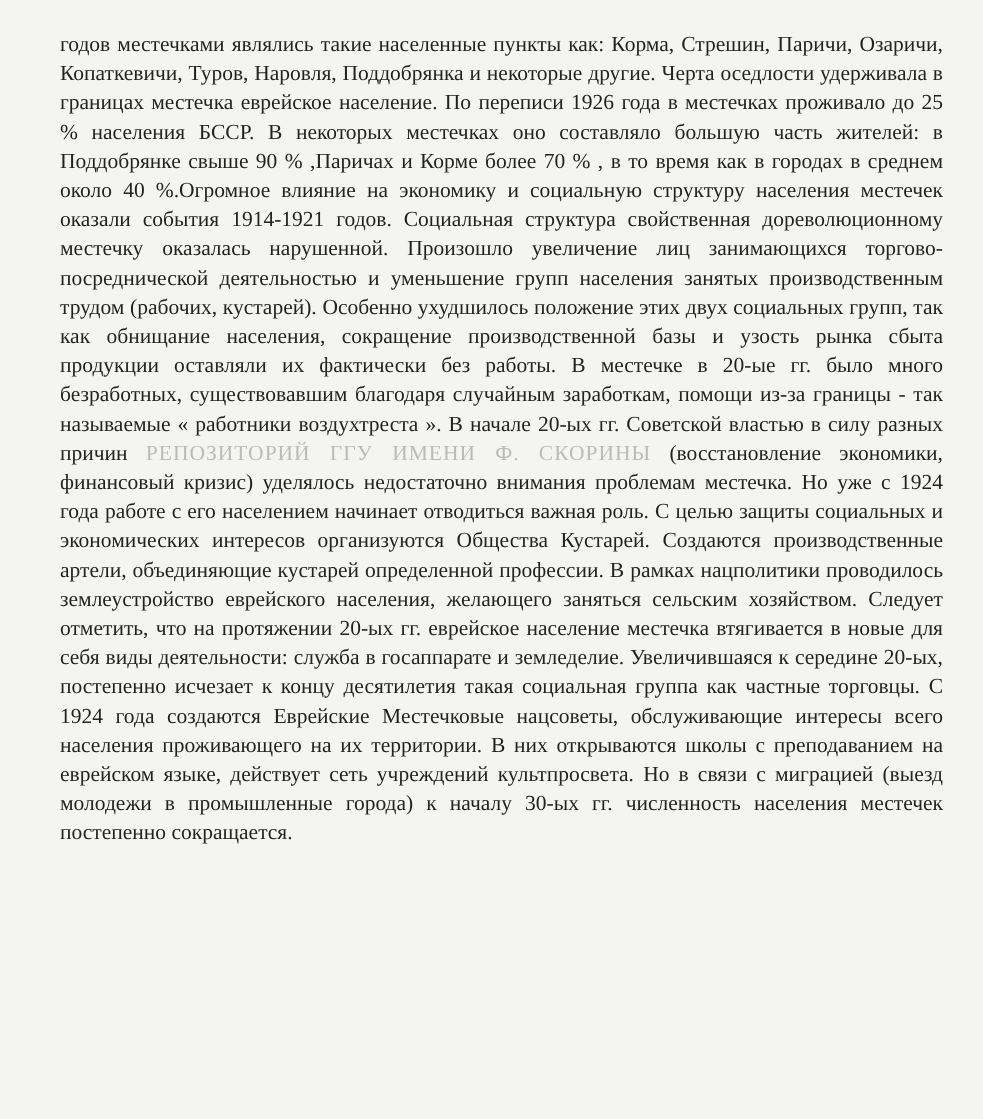годов местечками являлись такие населенные пункты как: Корма, Стрешин, Паричи, Озаричи, Копаткевичи, Туров, Наровля, Поддобрянка и некоторые другие. Черта оседлости удерживала в границах местечка еврейское население. По переписи 1926 года в местечках проживало до 25 % населения БССР. В некоторых местечках оно составляло большую часть жителей: в Поддобрянке свыше 90 % ,Паричах и Корме более 70 % , в то время как в городах в среднем около 40 %.Огромное влияние на экономику и социальную структуру населения местечек оказали события 1914-1921 годов. Социальная структура свойственная дореволюционному местечку оказалась нарушенной. Произошло увеличение лиц занимающихся торгово-посреднической деятельностью и уменьшение групп населения занятых производственным трудом (рабочих, кустарей). Особенно ухудшилось положение этих двух социальных групп, так как обнищание населения, сокращение производственной базы и узость рынка сбыта продукции оставляли их фактически без работы. В местечке в 20-ые гг. было много безработных, существовавшим благодаря случайным заработкам, помощи из-за границы - так называемые « работники воздухтреста ». В начале 20-ых гг. Советской властью в силу разных причин РЕПОЗИТОРИЙ ГГУ ИМЕНИ Ф. СКОРИНЫ (восстановление экономики, финансовый кризис) уделялось недостаточно внимания проблемам местечка. Но уже с 1924 года работе с его населением начинает отводиться важная роль. С целью защиты социальных и экономических интересов организуются Общества Кустарей. Создаются производственные артели, объединяющие кустарей определенной профессии. В рамках нацполитики проводилось землеустройство еврейского населения, желающего заняться сельским хозяйством. Следует отметить, что на протяжении 20-ых гг. еврейское население местечка втягивается в новые для себя виды деятельности: служба в госаппарате и земледелие. Увеличившаяся к середине 20-ых, постепенно исчезает к концу десятилетия такая социальная группа как частные торговцы. С 1924 года создаются Еврейские Местечковые нацсоветы, обслуживающие интересы всего населения проживающего на их территории. В них открываются школы с преподаванием на еврейском языке, действует сеть учреждений культпросвета. Но в связи с миграцией (выезд молодежи в промышленные города) к началу 30-ых гг. численность населения местечек постепенно сокращается.